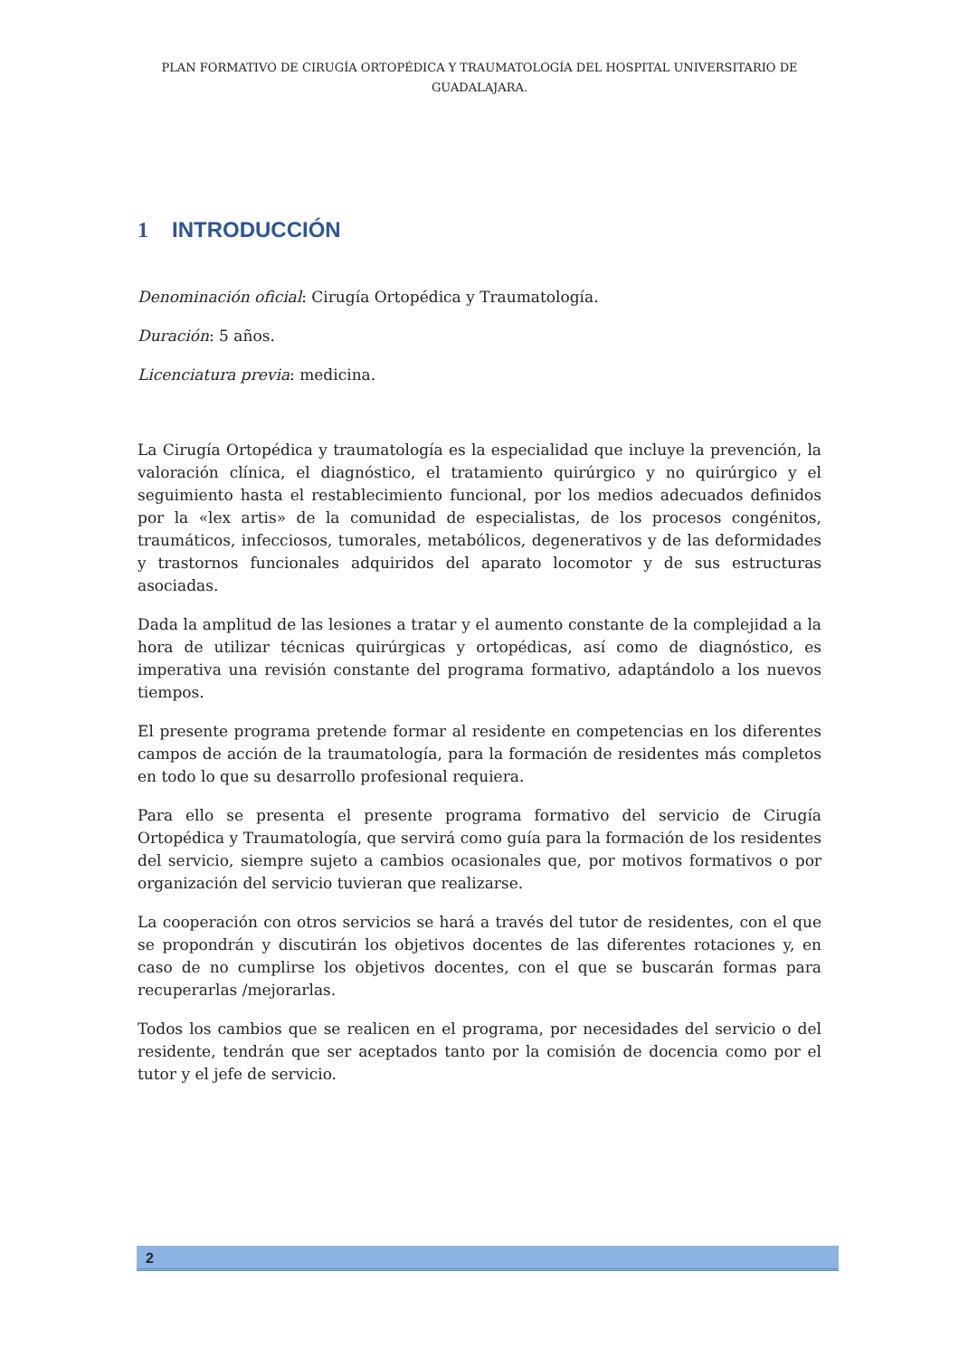PLAN FORMATIVO DE CIRUGÍA ORTOPÉDICA Y TRAUMATOLOGÍA DEL HOSPITAL UNIVERSITARIO DE GUADALAJARA.
1 INTRODUCCIÓN
Denominación oficial: Cirugía Ortopédica y Traumatología.
Duración: 5 años.
Licenciatura previa: medicina.
La Cirugía Ortopédica y traumatología es la especialidad que incluye la prevención, la valoración clínica, el diagnóstico, el tratamiento quirúrgico y no quirúrgico y el seguimiento hasta el restablecimiento funcional, por los medios adecuados definidos por la «lex artis» de la comunidad de especialistas, de los procesos congénitos, traumáticos, infecciosos, tumorales, metabólicos, degenerativos y de las deformidades y trastornos funcionales adquiridos del aparato locomotor y de sus estructuras asociadas.
Dada la amplitud de las lesiones a tratar y el aumento constante de la complejidad a la hora de utilizar técnicas quirúrgicas y ortopédicas, así como de diagnóstico, es imperativa una revisión constante del programa formativo, adaptándolo a los nuevos tiempos.
El presente programa pretende formar al residente en competencias en los diferentes campos de acción de la traumatología, para la formación de residentes más completos en todo lo que su desarrollo profesional requiera.
Para ello se presenta el presente programa formativo del servicio de Cirugía Ortopédica y Traumatología, que servirá como guía para la formación de los residentes del servicio, siempre sujeto a cambios ocasionales que, por motivos formativos o por organización del servicio tuvieran que realizarse.
La cooperación con otros servicios se hará a través del tutor de residentes, con el que se propondrán y discutirán los objetivos docentes de las diferentes rotaciones y, en caso de no cumplirse los objetivos docentes, con el que se buscarán formas para recuperarlas /mejorarlas.
Todos los cambios que se realicen en el programa, por necesidades del servicio o del residente, tendrán que ser aceptados tanto por la comisión de docencia como por el tutor y el jefe de servicio.
2